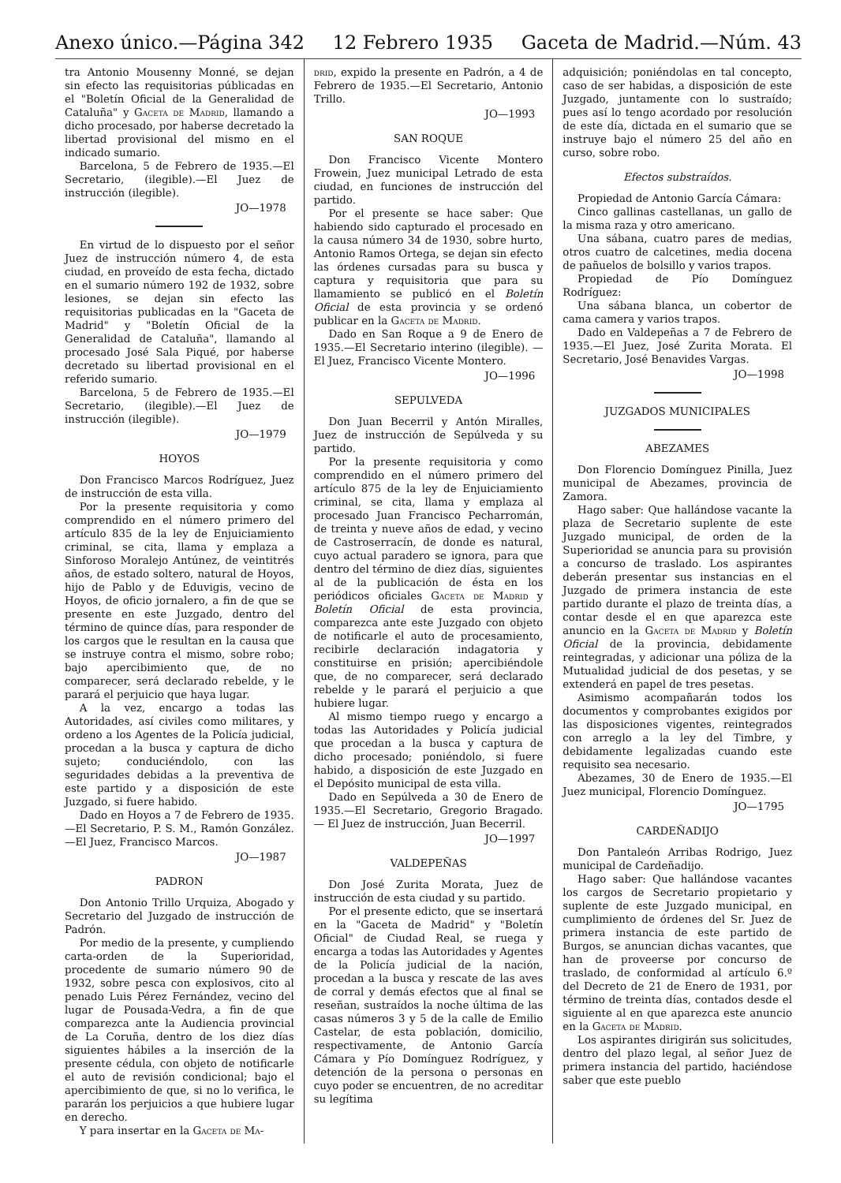Anexo único.—Página 342 12 Febrero 1935 Gaceta de Madrid.—Núm. 43
tra Antonio Mousenny Monné, se dejan sin efecto las requisitorias públicadas en el "Boletín Oficial de la Generalidad de Cataluña" y Gaceta de Madrid, llamando a dicho procesado, por haberse decretado la libertad provisional del mismo en el indicado sumario.
Barcelona, 5 de Febrero de 1935.—El Secretario, (ilegible).—El Juez de instrucción (ilegible).
JO—1978
En virtud de lo dispuesto por el señor Juez de instrucción número 4, de esta ciudad, en proveído de esta fecha, dictado en el sumario número 192 de 1932, sobre lesiones, se dejan sin efecto las requisitorias publicadas en la "Gaceta de Madrid" y "Boletín Oficial de la Generalidad de Cataluña", llamando al procesado José Sala Piqué, por haberse decretado su libertad provisional en el referido sumario.
Barcelona, 5 de Febrero de 1935.—El Secretario, (ilegible).—El Juez de instrucción (ilegible).
JO—1979
HOYOS
Don Francisco Marcos Rodríguez, Juez de instrucción de esta villa.
Por la presente requisitoria y como comprendido en el número primero del artículo 835 de la ley de Enjuiciamiento criminal, se cita, llama y emplaza a Sinforoso Moralejo Antúnez, de veintitrés años, de estado soltero, natural de Hoyos, hijo de Pablo y de Eduvigis, vecino de Hoyos, de oficio jornalero, a fin de que se presente en este Juzgado, dentro del término de quince días, para responder de los cargos que le resultan en la causa que se instruye contra el mismo, sobre robo; bajo apercibimiento que, de no comparecer, será declarado rebelde, y le parará el perjuicio que haya lugar.
A la vez, encargo a todas las Autoridades, así civiles como militares, y ordeno a los Agentes de la Policía judicial, procedan a la busca y captura de dicho sujeto; conduciéndolo, con las seguridades debidas a la preventiva de este partido y a disposición de este Juzgado, si fuere habido.
Dado en Hoyos a 7 de Febrero de 1935.—El Secretario, P. S. M., Ramón González.—El Juez, Francisco Marcos.
JO—1987
PADRON
Don Antonio Trillo Urquiza, Abogado y Secretario del Juzgado de instrucción de Padrón.
Por medio de la presente, y cumpliendo carta-orden de la Superioridad, procedente de sumario número 90 de 1932, sobre pesca con explosivos, cito al penado Luis Pérez Fernández, vecino del lugar de Pousada-Vedra, a fin de que comparezca ante la Audiencia provincial de La Coruña, dentro de los diez días siguientes hábiles a la inserción de la presente cédula, con objeto de notificarle el auto de revisión condicional; bajo el apercibimiento de que, si no lo verifica, le pararán los perjuicios a que hubiere lugar en derecho.
Y para insertar en la Gaceta de Ma-
drid, expido la presente en Padrón, a 4 de Febrero de 1935.—El Secretario, Antonio Trillo.
JO—1993
SAN ROQUE
Don Francisco Vicente Montero Frowein, Juez municipal Letrado de esta ciudad, en funciones de instrucción del partido.
Por el presente se hace saber: Que habiendo sido capturado el procesado en la causa número 34 de 1930, sobre hurto, Antonio Ramos Ortega, se dejan sin efecto las órdenes cursadas para su busca y captura y requisitoria que para su llamamiento se publicó en el Boletín Oficial de esta provincia y se ordenó publicar en la Gaceta de Madrid.
Dado en San Roque a 9 de Enero de 1935.—El Secretario interino (ilegible). — El Juez, Francisco Vicente Montero.
JO—1996
SEPULVEDA
Don Juan Becerril y Antón Miralles, Juez de instrucción de Sepúlveda y su partido.
Por la presente requisitoria y como comprendido en el número primero del artículo 875 de la ley de Enjuiciamiento criminal, se cita, llama y emplaza al procesado Juan Francisco Pecharromán, de treinta y nueve años de edad, y vecino de Castroserracín, de donde es natural, cuyo actual paradero se ignora, para que dentro del término de diez días, siguientes al de la publicación de ésta en los periódicos oficiales Gaceta de Madrid y Boletín Oficial de esta provincia, comparezca ante este Juzgado con objeto de notificarle el auto de procesamiento, recibirle declaración indagatoria y constituirse en prisión; apercibiéndole que, de no comparecer, será declarado rebelde y le parará el perjuicio a que hubiere lugar.
Al mismo tiempo ruego y encargo a todas las Autoridades y Policía judicial que procedan a la busca y captura de dicho procesado; poniéndolo, si fuere habido, a disposición de este Juzgado en el Depósito municipal de esta villa.
Dado en Sepúlveda a 30 de Enero de 1935.—El Secretario, Gregorio Bragado. — El Juez de instrucción, Juan Becerril.
JO—1997
VALDEPEÑAS
Don José Zurita Morata, Juez de instrucción de esta ciudad y su partido.
Por el presente edicto, que se insertará en la "Gaceta de Madrid" y "Boletín Oficial" de Ciudad Real, se ruega y encarga a todas las Autoridades y Agentes de la Policía judicial de la nación, procedan a la busca y rescate de las aves de corral y demás efectos que al final se reseñan, sustraídos la noche última de las casas números 3 y 5 de la calle de Emilio Castelar, de esta población, domicilio, respectivamente, de Antonio García Cámara y Pío Domínguez Rodríguez, y detención de la persona o personas en cuyo poder se encuentren, de no acreditar su legítima
adquisición; poniéndolas en tal concepto, caso de ser habidas, a disposición de este Juzgado, juntamente con lo sustraído; pues así lo tengo acordado por resolución de este día, dictada en el sumario que se instruye bajo el número 25 del año en curso, sobre robo.
Efectos substraídos.
Propiedad de Antonio García Cámara:
Cinco gallinas castellanas, un gallo de la misma raza y otro americano.
Una sábana, cuatro pares de medias, otros cuatro de calcetines, media docena de pañuelos de bolsillo y varios trapos.
Propiedad de Pío Domínguez Rodríguez:
Una sábana blanca, un cobertor de cama camera y varios trapos.
Dado en Valdepeñas a 7 de Febrero de 1935.—El Juez, José Zurita Morata. El Secretario, José Benavides Vargas.
JO—1998
JUZGADOS MUNICIPALES
ABEZAMES
Don Florencio Domínguez Pinilla, Juez municipal de Abezames, provincia de Zamora.
Hago saber: Que hallándose vacante la plaza de Secretario suplente de este Juzgado municipal, de orden de la Superioridad se anuncia para su provisión a concurso de traslado. Los aspirantes deberán presentar sus instancias en el Juzgado de primera instancia de este partido durante el plazo de treinta días, a contar desde el en que aparezca este anuncio en la Gaceta de Madrid y Boletín Oficial de la provincia, debidamente reintegradas, y adicionar una póliza de la Mutualidad judicial de dos pesetas, y se extenderá en papel de tres pesetas.
Asimismo acompañarán todos los documentos y comprobantes exigidos por las disposiciones vigentes, reintegrados con arreglo a la ley del Timbre, y debidamente legalizadas cuando este requisito sea necesario.
Abezames, 30 de Enero de 1935.—El Juez municipal, Florencio Domínguez.
JO—1795
CARDEÑADIJO
Don Pantaleón Arribas Rodrigo, Juez municipal de Cardeñadijo.
Hago saber: Que hallándose vacantes los cargos de Secretario propietario y suplente de este Juzgado municipal, en cumplimiento de órdenes del Sr. Juez de primera instancia de este partido de Burgos, se anuncian dichas vacantes, que han de proveerse por concurso de traslado, de conformidad al artículo 6.º del Decreto de 21 de Enero de 1931, por término de treinta días, contados desde el siguiente al en que aparezca este anuncio en la Gaceta de Madrid.
Los aspirantes dirigirán sus solicitudes, dentro del plazo legal, al señor Juez de primera instancia del partido, haciéndose saber que este pueblo